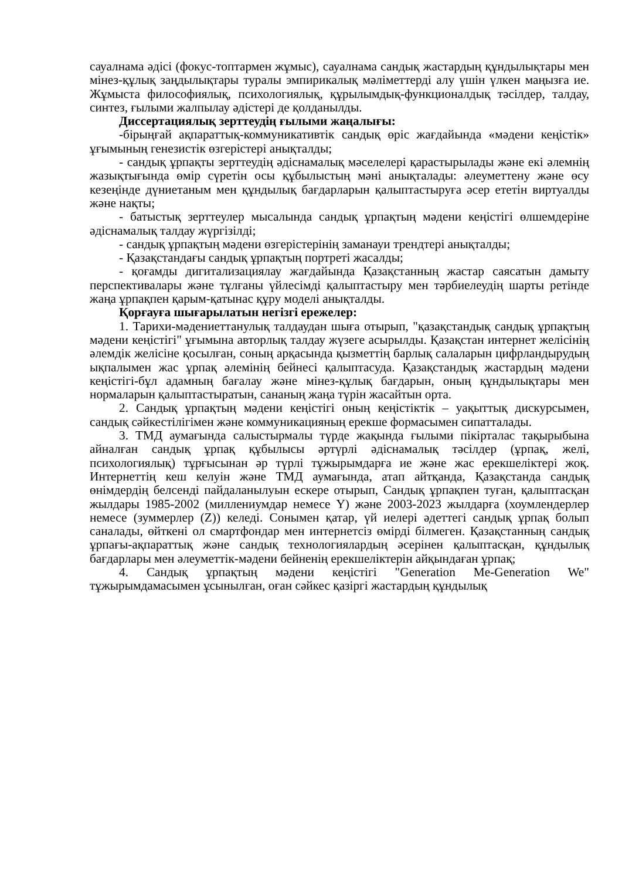сауалнама әдісі (фокус-топтармен жұмыс), сауалнама сандық жастардың құндылықтары мен мінез-құлық заңдылықтары туралы эмпирикалық мәліметтерді алу үшін үлкен маңызға ие. Жұмыста философиялық, психологиялық, құрылымдық-функционалдық тәсілдер, талдау, синтез, ғылыми жалпылау әдістері де қолданылды.
Диссертациялық зерттеудің ғылыми жаңалығы:
-бірыңғай ақпараттық-коммуникативтік сандық өріс жағдайында «мәдени кеңістік» ұғымының генезистік өзгерістері анықталды;
- сандық ұрпақты зерттеудің әдіснамалық мәселелері қарастырылады және екі әлемнің жазықтығында өмір сүретін осы құбылыстың мәні анықталады: әлеуметтену және өсу кезеңінде дүниетаным мен құндылық бағдарларын қалыптастыруға әсер ететін виртуалды және нақты;
- батыстық зерттеулер мысалында сандық ұрпақтың мәдени кеңістігі өлшемдеріне әдіснамалық талдау жүргізілді;
- сандық ұрпақтың мәдени өзгерістерінің заманауи трендтері анықталды;
- Қазақстандағы сандық ұрпақтың портреті жасалды;
- қоғамды дигитализациялау жағдайында Қазақстанның жастар саясатын дамыту перспективалары және тұлғаны үйлесімді қалыптастыру мен тәрбиелеудің шарты ретінде жаңа ұрпақпен қарым-қатынас құру моделі анықталды.
Қорғауға шығарылатын негізгі ережелер:
1. Тарихи-мәдениеттанулық талдаудан шыға отырып, "қазақстандық сандық ұрпақтың мәдени кеңістігі" ұғымына авторлық талдау жүзеге асырылды. Қазақстан интернет желісінің әлемдік желісіне қосылған, соның арқасында қызметтің барлық салаларын цифрландырудың ықпалымен жас ұрпақ әлемінің бейнесі қалыптасуда. Қазақстандық жастардың мәдени кеңістігі-бұл адамның бағалау және мінез-құлық бағдарын, оның құндылықтары мен нормаларын қалыптастыратын, сананың жаңа түрін жасайтын орта.
2. Сандық ұрпақтың мәдени кеңістігі оның кеңістіктік – уақыттық дискурсымен, сандық сәйкестілігімен және коммуникацияның ерекше формасымен сипатталады.
3. ТМД аумағында салыстырмалы түрде жақында ғылыми пікірталас тақырыбына айналған сандық ұрпақ құбылысы әртүрлі әдіснамалық тәсілдер (ұрпақ, желі, психологиялық) тұрғысынан әр түрлі тұжырымдарға ие және жас ерекшеліктері жоқ. Интернеттің кеш келуін және ТМД аумағында, атап айтқанда, Қазақстанда сандық өнімдердің белсенді пайдаланылуын ескере отырып, Сандық ұрпақпен туған, қалыптасқан жылдары 1985-2002 (миллениумдар немесе Y) және 2003-2023 жылдарға (хоумлендерлер немесе (зуммерлер (Z)) келеді. Сонымен қатар, үй иелері әдеттегі сандық ұрпақ болып саналады, өйткені ол смартфондар мен интернетсіз өмірді білмеген. Қазақстанның сандық ұрпағы-ақпараттық және сандық технологиялардың әсерінен қалыптасқан, құндылық бағдарлары мен әлеуметтік-мәдени бейненің ерекшеліктерін айқындаған ұрпақ;
4. Сандық ұрпақтың мәдени кеңістігі "Generation Me-Generation We" тұжырымдамасымен ұсынылған, оған сәйкес қазіргі жастардың құндылық